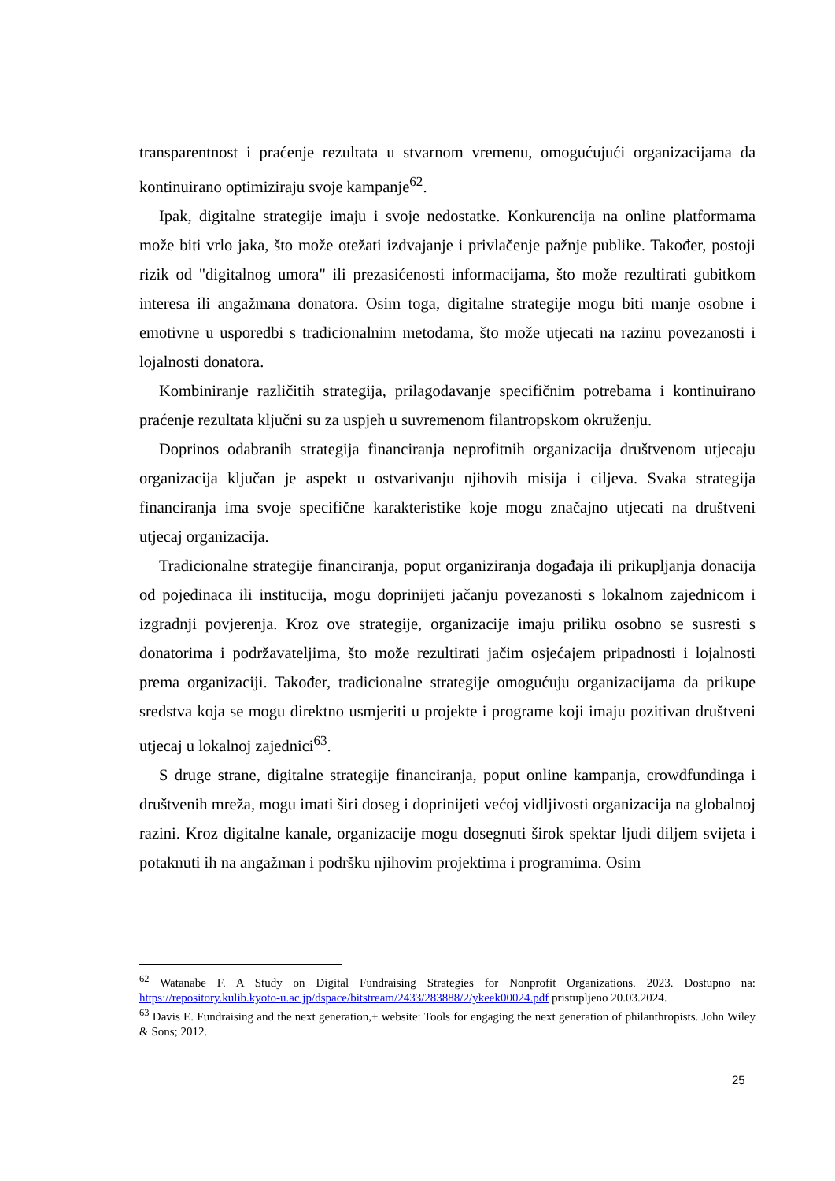transparentnost i praćenje rezultata u stvarnom vremenu, omogućujući organizacijama da kontinuirano optimiziraju svoje kampanje<sup>62</sup>.
Ipak, digitalne strategije imaju i svoje nedostatke. Konkurencija na online platformama može biti vrlo jaka, što može otežati izdvajanje i privlačenje pažnje publike. Također, postoji rizik od "digitalnog umora" ili prezasićenosti informacijama, što može rezultirati gubitkom interesa ili angažmana donatora. Osim toga, digitalne strategije mogu biti manje osobne i emotivne u usporedbi s tradicionalnim metodama, što može utjecati na razinu povezanosti i lojalnosti donatora.
Kombiniranje različitih strategija, prilagođavanje specifičnim potrebama i kontinuirano praćenje rezultata ključni su za uspjeh u suvremenom filantropskom okruženju.
Doprinos odabranih strategija financiranja neprofitnih organizacija društvenom utjecaju organizacija ključan je aspekt u ostvarivanju njihovih misija i ciljeva. Svaka strategija financiranja ima svoje specifične karakteristike koje mogu značajno utjecati na društveni utjecaj organizacija.
Tradicionalne strategije financiranja, poput organiziranja događaja ili prikupljanja donacija od pojedinaca ili institucija, mogu doprinijeti jačanju povezanosti s lokalnom zajednicom i izgradnji povjerenja. Kroz ove strategije, organizacije imaju priliku osobno se susresti s donatorima i podržavateljima, što može rezultirati jačim osjećajem pripadnosti i lojalnosti prema organizaciji. Također, tradicionalne strategije omogućuju organizacijama da prikupe sredstva koja se mogu direktno usmjeriti u projekte i programe koji imaju pozitivan društveni utjecaj u lokalnoj zajednici<sup>63</sup>.
S druge strane, digitalne strategije financiranja, poput online kampanja, crowdfundinga i društvenih mreža, mogu imati širi doseg i doprinijeti većoj vidljivosti organizacija na globalnoj razini. Kroz digitalne kanale, organizacije mogu dosegnuti širok spektar ljudi diljem svijeta i potaknuti ih na angažman i podršku njihovim projektima i programima. Osim
<sup>62</sup> Watanabe F. A Study on Digital Fundraising Strategies for Nonprofit Organizations. 2023. Dostupno na: https://repository.kulib.kyoto-u.ac.jp/dspace/bitstream/2433/283888/2/ykeek00024.pdf pristupljeno 20.03.2024.
<sup>63</sup> Davis E. Fundraising and the next generation,+ website: Tools for engaging the next generation of philanthropists. John Wiley & Sons; 2012.
25